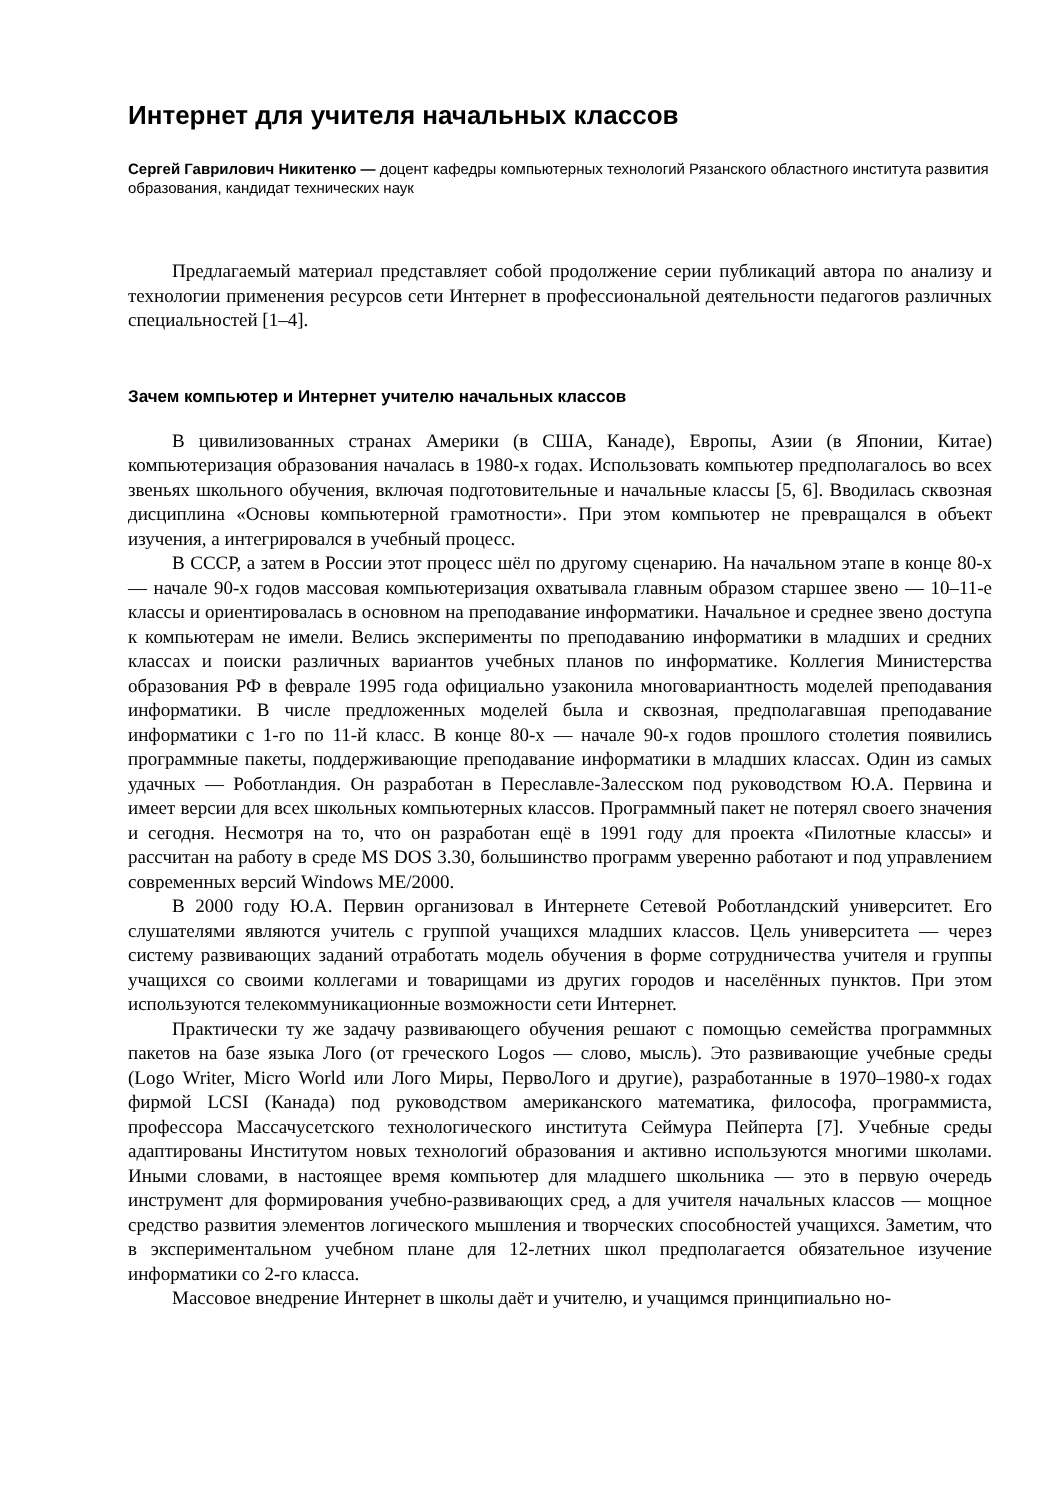Интернет для учителя начальных классов
Сергей Гаврилович Никитенко — доцент кафедры компьютерных технологий Рязанского областного института развития образования, кандидат технических наук
Предлагаемый материал представляет собой продолжение серии публикаций автора по анализу и технологии применения ресурсов сети Интернет в профессиональной деятельности педагогов различных специальностей [1–4].
Зачем компьютер и Интернет учителю начальных классов
В цивилизованных странах Америки (в США, Канаде), Европы, Азии (в Японии, Китае) компьютеризация образования началась в 1980-х годах. Использовать компьютер предполагалось во всех звеньях школьного обучения, включая подготовительные и начальные классы [5, 6]. Вводилась сквозная дисциплина «Основы компьютерной грамотности». При этом компьютер не превращался в объект изучения, а интегрировался в учебный процесс.
В СССР, а затем в России этот процесс шёл по другому сценарию. На начальном этапе в конце 80-х — начале 90-х годов массовая компьютеризация охватывала главным образом старшее звено — 10–11-е классы и ориентировалась в основном на преподавание информатики. Начальное и среднее звено доступа к компьютерам не имели. Велись эксперименты по преподаванию информатики в младших и средних классах и поиски различных вариантов учебных планов по информатике. Коллегия Министерства образования РФ в феврале 1995 года официально узаконила многовариантность моделей преподавания информатики. В числе предложенных моделей была и сквозная, предполагавшая преподавание информатики с 1-го по 11-й класс. В конце 80-х — начале 90-х годов прошлого столетия появились программные пакеты, поддерживающие преподавание информатики в младших классах. Один из самых удачных — Роботландия. Он разработан в Переславле-Залесском под руководством Ю.А. Первина и имеет версии для всех школьных компьютерных классов. Программный пакет не потерял своего значения и сегодня. Несмотря на то, что он разработан ещё в 1991 году для проекта «Пилотные классы» и рассчитан на работу в среде MS DOS 3.30, большинство программ уверенно работают и под управлением современных версий Windows ME/2000.
В 2000 году Ю.А. Первин организовал в Интернете Сетевой Роботландский университет. Его слушателями являются учитель с группой учащихся младших классов. Цель университета — через систему развивающих заданий отработать модель обучения в форме сотрудничества учителя и группы учащихся со своими коллегами и товарищами из других городов и населённых пунктов. При этом используются телекоммуникационные возможности сети Интернет.
Практически ту же задачу развивающего обучения решают с помощью семейства программных пакетов на базе языка Лого (от греческого Logos — слово, мысль). Это развивающие учебные среды (Logo Writer, Micro World или Лого Миры, ПервоЛого и другие), разработанные в 1970–1980-х годах фирмой LCSI (Канада) под руководством американского математика, философа, программиста, профессора Массачусетского технологического института Сеймура Пейперта [7]. Учебные среды адаптированы Институтом новых технологий образования и активно используются многими школами. Иными словами, в настоящее время компьютер для младшего школьника — это в первую очередь инструмент для формирования учебно-развивающих сред, а для учителя начальных классов — мощное средство развития элементов логического мышления и творческих способностей учащихся. Заметим, что в экспериментальном учебном плане для 12-летних школ предполагается обязательное изучение информатики со 2-го класса.
Массовое внедрение Интернет в школы даёт и учителю, и учащимся принципиально но-